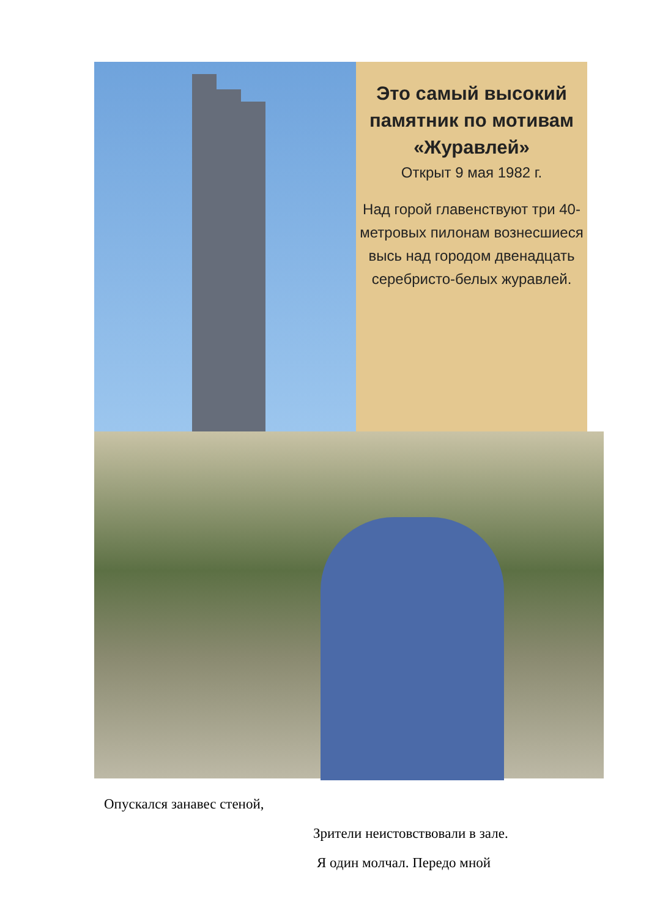Это самый высокий памятник по мотивам «Журавлей»
Открыт 9 мая 1982 г.
Над горой главенствуют три 40-метровых пилонам вознесшиеся высь над городом двенадцать серебристо-белых журавлей.
Опускался занавес стеной,
Зрители неистовствовали в зале.
Я один молчал. Передо мной